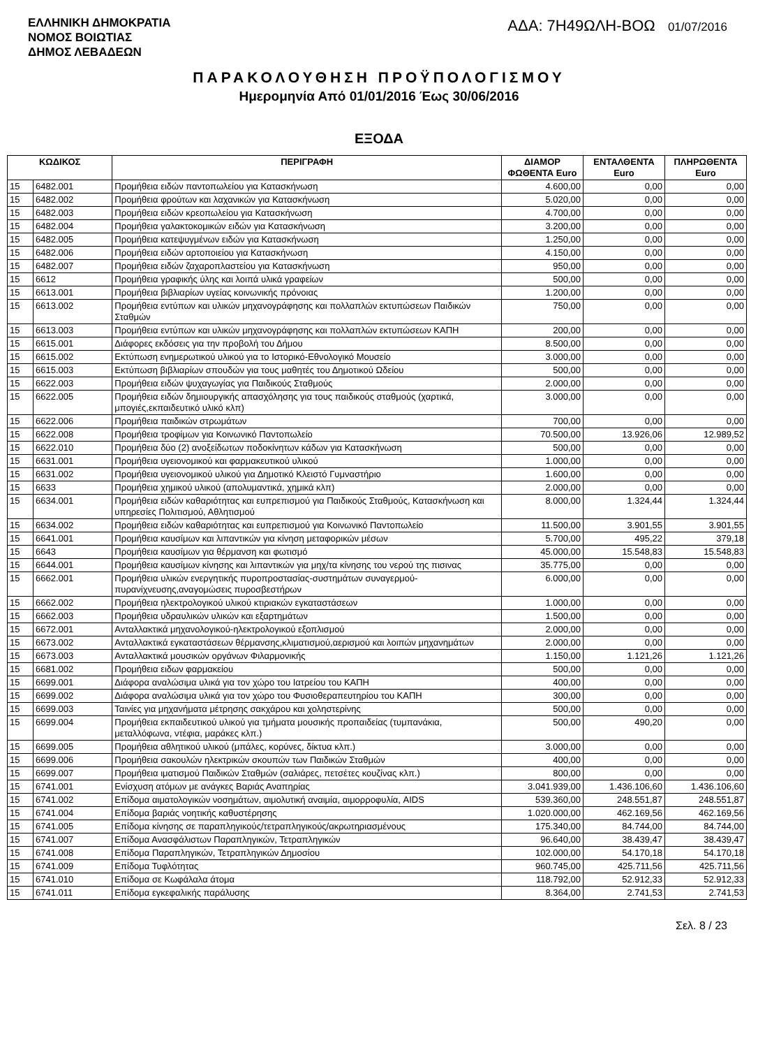ΕΛΛΗΝΙΚΗ ΔΗΜΟΚΡΑΤΙΑ
ΝΟΜΟΣ ΒΟΙΩΤΙΑΣ
ΔΗΜΟΣ ΛΕΒΑΔΕΩΝ
ΑΔΑ: 7Η49ΩΛΗ-ΒΟΩ 01/07/2016
ΠΑΡΑΚΟΛΟΥΘΗΣΗ ΠΡΟΫΠΟΛΟΓΙΣΜΟΥ
Ημερομηνία Από 01/01/2016 Έως 30/06/2016
ΕΞΟΔΑ
| ΚΩΔΙΚΟΣ | | ΠΕΡΙΓΡΑΦΗ | ΔΙΑΜΟΡ ΦΩΘΕΝΤΑ Euro | ΕΝΤΑΛΘΕΝΤΑ Euro | ΠΛΗΡΩΘΕΝΤΑ Euro |
| --- | --- | --- | --- | --- | --- |
| 15 | 6482.001 | Προμήθεια ειδών παντοπωλείου για Κατασκήνωση | 4.600,00 | 0,00 | 0,00 |
| 15 | 6482.002 | Προμήθεια φρούτων και λαχανικών για Κατασκήνωση | 5.020,00 | 0,00 | 0,00 |
| 15 | 6482.003 | Προμήθεια ειδών κρεοπωλείου για Κατασκήνωση | 4.700,00 | 0,00 | 0,00 |
| 15 | 6482.004 | Προμήθεια γαλακτοκομικών ειδών για Κατασκήνωση | 3.200,00 | 0,00 | 0,00 |
| 15 | 6482.005 | Προμήθεια κατεψυγμένων ειδών για Κατασκήνωση | 1.250,00 | 0,00 | 0,00 |
| 15 | 6482.006 | Προμήθεια ειδών αρτοποιείου για Κατασκήνωση | 4.150,00 | 0,00 | 0,00 |
| 15 | 6482.007 | Προμήθεια ειδών ζαχαροπλαστείου για Κατασκήνωση | 950,00 | 0,00 | 0,00 |
| 15 | 6612 | Προμήθεια γραφικής ύλης και λοιπά υλικά γραφείων | 500,00 | 0,00 | 0,00 |
| 15 | 6613.001 | Προμήθεια βιβλιαρίων υγείας κοινωνικής πρόνοιας | 1.200,00 | 0,00 | 0,00 |
| 15 | 6613.002 | Προμήθεια εντύπων και υλικών μηχανογράφησης και πολλαπλών εκτυπώσεων Παιδικών Σταθμών | 750,00 | 0,00 | 0,00 |
| 15 | 6613.003 | Προμήθεια εντύπων και υλικών μηχανογράφησης και πολλαπλών εκτυπώσεων ΚΑΠΗ | 200,00 | 0,00 | 0,00 |
| 15 | 6615.001 | Διάφορες εκδόσεις για την προβολή του Δήμου | 8.500,00 | 0,00 | 0,00 |
| 15 | 6615.002 | Εκτύπωση ενημερωτικού υλικού για το Ιστορικό-Εθνολογικό Μουσείο | 3.000,00 | 0,00 | 0,00 |
| 15 | 6615.003 | Εκτύπωση βιβλιαρίων σπουδών για τους μαθητές του Δημοτικού Ωδείου | 500,00 | 0,00 | 0,00 |
| 15 | 6622.003 | Προμήθεια ειδών ψυχαγωγίας για Παιδικούς Σταθμούς | 2.000,00 | 0,00 | 0,00 |
| 15 | 6622.005 | Προμήθεια ειδών δημιουργικής απασχόλησης για τους παιδικούς σταθμούς (χαρτικά, μπογιές,εκπαιδευτικό υλικό κλπ) | 3.000,00 | 0,00 | 0,00 |
| 15 | 6622.006 | Προμήθεια παιδικών στρωμάτων | 700,00 | 0,00 | 0,00 |
| 15 | 6622.008 | Προμήθεια τροφίμων για Κοινωνικό Παντοπωλείο | 70.500,00 | 13.926,06 | 12.989,52 |
| 15 | 6622.010 | Προμήθεια δύο (2) ανοξείδωτων ποδοκίνητων κάδων για Κατασκήνωση | 500,00 | 0,00 | 0,00 |
| 15 | 6631.001 | Προμήθεια υγειονομικού και φαρμακευτικού υλικού | 1.000,00 | 0,00 | 0,00 |
| 15 | 6631.002 | Προμήθεια υγειονομικού υλικού για Δημοτικό Κλειστό Γυμναστήριο | 1.600,00 | 0,00 | 0,00 |
| 15 | 6633 | Προμήθεια χημικού υλικού (απολυμαντικά, χημικά κλπ) | 2.000,00 | 0,00 | 0,00 |
| 15 | 6634.001 | Προμήθεια ειδών καθαριότητας και ευπρεπισμού για Παιδικούς Σταθμούς, Κατασκήνωση και υπηρεσίες Πολιτισμού, Αθλητισμού | 8.000,00 | 1.324,44 | 1.324,44 |
| 15 | 6634.002 | Προμήθεια ειδών καθαριότητας και ευπρεπισμού για Κοινωνικό Παντοπωλείο | 11.500,00 | 3.901,55 | 3.901,55 |
| 15 | 6641.001 | Προμήθεια καυσίμων και λιπαντικών για κίνηση μεταφορικών μέσων | 5.700,00 | 495,22 | 379,18 |
| 15 | 6643 | Προμήθεια καυσίμων για θέρμανση και φωτισμό | 45.000,00 | 15.548,83 | 15.548,83 |
| 15 | 6644.001 | Προμήθεια καυσίμων κίνησης και λιπαντικών για μηχ/τα κίνησης του νερού της πισινας | 35.775,00 | 0,00 | 0,00 |
| 15 | 6662.001 | Προμήθεια υλικών ενεργητικής πυροπροστασίας-συστημάτων συναγερμού-πυρανίχνευσης,αναγομώσεις πυροσβεστήρων | 6.000,00 | 0,00 | 0,00 |
| 15 | 6662.002 | Προμήθεια ηλεκτρολογικού υλικού κτιριακών εγκαταστάσεων | 1.000,00 | 0,00 | 0,00 |
| 15 | 6662.003 | Προμήθεια υδραυλικών υλικών και εξαρτημάτων | 1.500,00 | 0,00 | 0,00 |
| 15 | 6672.001 | Ανταλλακτικά μηχανολογικού-ηλεκτρολογικού εξοπλισμού | 2.000,00 | 0,00 | 0,00 |
| 15 | 6673.002 | Ανταλλακτικά εγκαταστάσεων θέρμανσης,κλιματισμού,αερισμού και λοιπών μηχανημάτων | 2.000,00 | 0,00 | 0,00 |
| 15 | 6673.003 | Ανταλλακτικά μουσικών οργάνων Φιλαρμονικής | 1.150,00 | 1.121,26 | 1.121,26 |
| 15 | 6681.002 | Προμήθεια ειδων φαρμακείου | 500,00 | 0,00 | 0,00 |
| 15 | 6699.001 | Διάφορα αναλώσιμα υλικά για τον χώρο του Ιατρείου του ΚΑΠΗ | 400,00 | 0,00 | 0,00 |
| 15 | 6699.002 | Διάφορα αναλώσιμα υλικά για τον χώρο του Φυσιοθεραπευτηρίου του ΚΑΠΗ | 300,00 | 0,00 | 0,00 |
| 15 | 6699.003 | Ταινίες για μηχανήματα μέτρησης σακχάρου και χοληστερίνης | 500,00 | 0,00 | 0,00 |
| 15 | 6699.004 | Προμήθεια εκπαιδευτικού υλικού για τμήματα μουσικής προπαιδείας (τυμπανάκια, μεταλλόφωνα, ντέφια, μαράκες κλπ.) | 500,00 | 490,20 | 0,00 |
| 15 | 6699.005 | Προμήθεια αθλητικού υλικού (μπάλες, κορύνες, δίκτυα κλπ.) | 3.000,00 | 0,00 | 0,00 |
| 15 | 6699.006 | Προμήθεια σακουλών ηλεκτρικών σκουπών των Παιδικών Σταθμών | 400,00 | 0,00 | 0,00 |
| 15 | 6699.007 | Προμήθεια ιματισμού Παιδικών Σταθμών (σαλιάρες, πετσέτες κουζίνας κλπ.) | 800,00 | 0,00 | 0,00 |
| 15 | 6741.001 | Ενίσχυση ατόμων με ανάγκες Βαριάς Αναπηρίας | 3.041.939,00 | 1.436.106,60 | 1.436.106,60 |
| 15 | 6741.002 | Επίδομα αιματολογικών νοσημάτων, αιμολυτική αναιμία, αιμορροφυλία, AIDS | 539.360,00 | 248.551,87 | 248.551,87 |
| 15 | 6741.004 | Επίδομα βαριάς νοητικής καθυστέρησης | 1.020.000,00 | 462.169,56 | 462.169,56 |
| 15 | 6741.005 | Επίδομα κίνησης σε παραπληγικούς/τετραπληγικούς/ακρωτηριασμένους | 175.340,00 | 84.744,00 | 84.744,00 |
| 15 | 6741.007 | Επίδομα Ανασφάλιστων Παραπληγικών, Τετραπληγικών | 96.640,00 | 38.439,47 | 38.439,47 |
| 15 | 6741.008 | Επίδομα Παραπληγικών, Τετραπληγικών Δημοσίου | 102.000,00 | 54.170,18 | 54.170,18 |
| 15 | 6741.009 | Επίδομα Τυφλότητας | 960.745,00 | 425.711,56 | 425.711,56 |
| 15 | 6741.010 | Επίδομα σε Κωφάλαλα άτομα | 118.792,00 | 52.912,33 | 52.912,33 |
| 15 | 6741.011 | Επίδομα εγκεφαλικής παράλυσης | 8.364,00 | 2.741,53 | 2.741,53 |
Σελ. 8 / 23